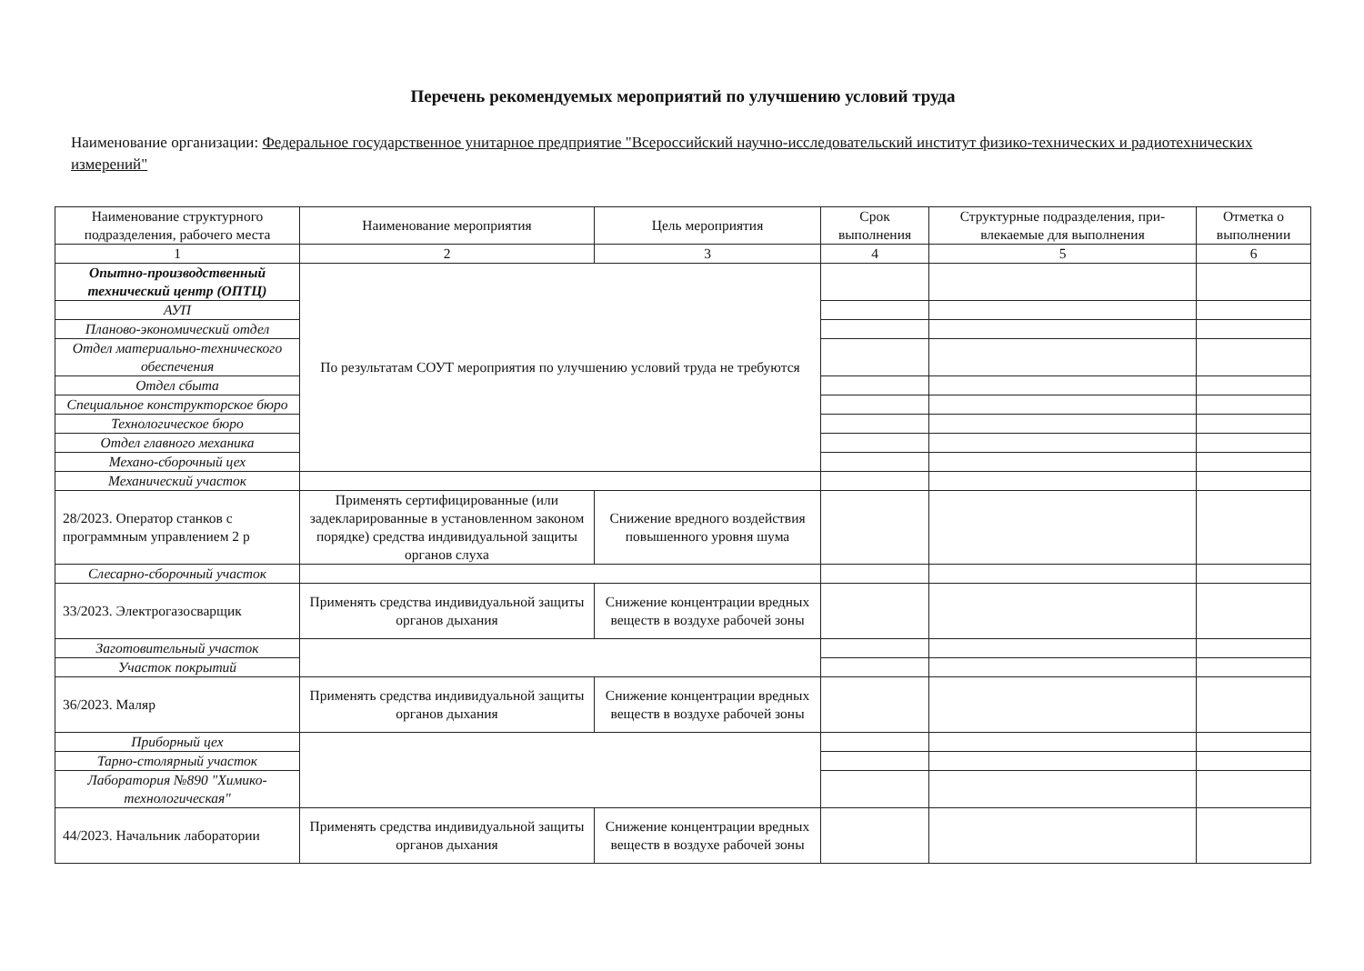Перечень рекомендуемых мероприятий по улучшению условий труда
Наименование организации: Федеральное государственное унитарное предприятие "Всероссийский научно-исследовательский институт физико-технических и радиотехнических измерений"
| Наименование структурного подразделения, рабочего места | Наименование мероприятия | Цель мероприятия | Срок выполнения | Структурные подразделения, при­влекаемые для выполнения | Отметка о выполнении |
| --- | --- | --- | --- | --- | --- |
| 1 | 2 | 3 | 4 | 5 | 6 |
| Опытно-производственный технический центр (ОПТЦ) | По результатам СОУТ мероприятия по улучшению условий труда не требуются | | | | |
| АУП | | | | | |
| Планово-экономический отдел | | | | | |
| Отдел материально-технического обеспечения | | | | | |
| Отдел сбыта | | | | | |
| Специальное конструкторское бюро | | | | | |
| Технологическое бюро | | | | | |
| Отдел главного механика | | | | | |
| Механо-сборочный цех | | | | | |
| Механический участок | | | | | |
| 28/2023. Оператор станков с программным управлением 2 р | Применять сертифицированные (или задекларированные в установленном законом порядке) средства индивиду­альной защиты органов слуха | Снижение вредного воздей­ствия повышенного уровня шума | | | |
| Слесарно-сборочный участок | | | | | |
| 33/2023. Электрогазосварщик | Применять средства индивидуальной защиты органов дыхания | Снижение концентрации вредных веществ в воздухе рабочей зоны | | | |
| Заготовительный участок | | | | | |
| Участок покрытий | | | | | |
| 36/2023. Маляр | Применять средства индивидуальной защиты органов дыхания | Снижение концентрации вредных веществ в воздухе рабочей зоны | | | |
| Приборный цех | | | | | |
| Тарно-столярный участок | | | | | |
| Лаборатория №890 "Химико-технологическая" | | | | | |
| 44/2023. Начальник лаборатории | Применять средства индивидуальной защиты органов дыхания | Снижение концентрации вредных веществ в воздухе рабочей зоны | | | |